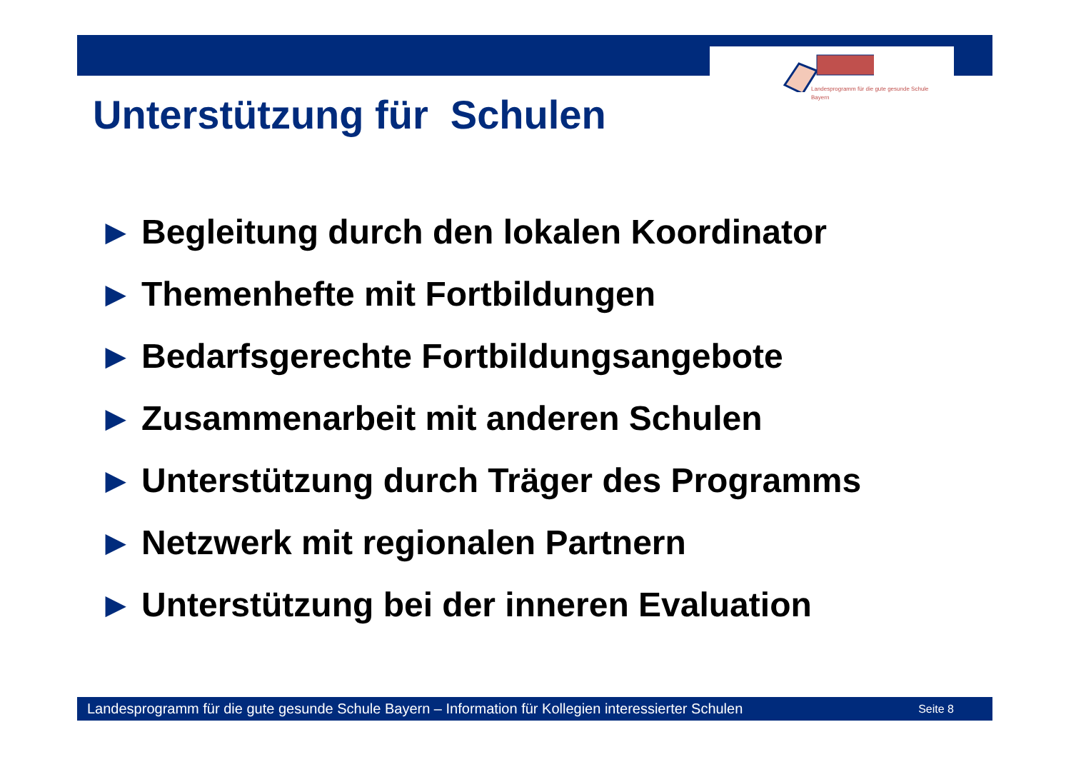Landesprogramm für die gute gesunde Schule
Bayern
Unterstützung für Schulen
▶ Begleitung durch den lokalen Koordinator
▶ Themenhefte mit Fortbildungen
▶ Bedarfsgerechte Fortbildungsangebote
▶ Zusammenarbeit mit anderen Schulen
▶ Unterstützung durch Träger des Programms
▶ Netzwerk mit regionalen Partnern
▶ Unterstützung bei der inneren Evaluation
Landesprogramm für die gute gesunde Schule Bayern – Information für Kollegien interessierter Schulen Seite 8